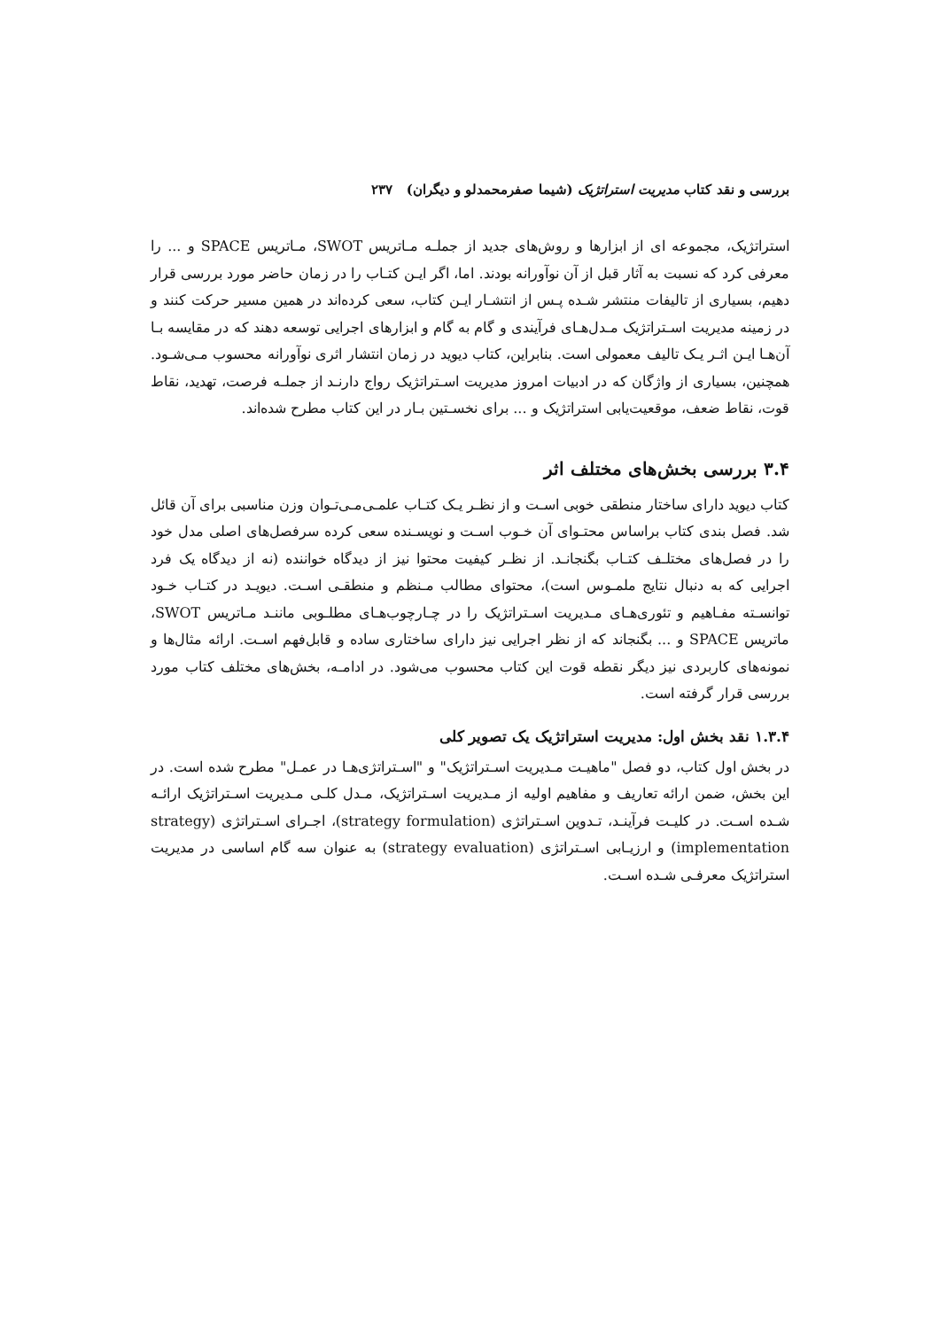بررسی و نقد کتاب مدیریت استراتژیک (شیما صفرمحمدلو و دیگران) ۲۳۷
استراتژیک، مجموعه ای از ابزارها و روش‌های جدید از جملـه مـاتریس SWOT، مـاتریس SPACE و ... را معرفی کرد که نسبت به آثار قبل از آن نوآورانه بودند. اما، اگر ایـن کتـاب را در زمان حاضر مورد بررسی قرار دهیم، بسیاری از تالیفات منتشر شـده پـس از انتشـار ایـن کتاب، سعی کرده‌اند در همین مسیر حرکت کنند و در زمینه مدیریت اسـتراتژیک مـدل‌هـای فرآیندی و گام به گام و ابزارهای اجرایی توسعه دهند که در مقایسه بـا آن‌هـا ایـن اثـر یـک تالیف معمولی است. بنابراین، کتاب دیوید در زمان انتشار اثری نوآورانه محسوب مـی‌شـود. همچنین، بسیاری از واژگان که در ادبیات امروز مدیریت اسـتراتژیک رواج دارنـد از جملـه فرصت، تهدید، نقاط قوت، نقاط ضعف، موقعیت‌یابی استراتژیک و ... برای نخسـتین بـار در این کتاب مطرح شده‌اند.
۳.۴ بررسی بخش‌های مختلف اثر
کتاب دیوید دارای ساختار منطقی خوبی اسـت و از نظـر یـک کتـاب علمـی‌مـی‌تـوان وزن مناسبی برای آن قائل شد. فصل بندی کتاب براساس محتـوای آن خـوب اسـت و نویسـنده سعی کرده سرفصل‌های اصلی مدل خود را در فصل‌های مختلـف کتـاب بگنجانـد. از نظـر کیفیت محتوا نیز از دیدگاه خواننده (نه از دیدگاه یک فرد اجرایی که به دنبال نتایج ملمـوس است)، محتوای مطالب مـنظم و منطقـی اسـت. دیویـد در کتـاب خـود توانسـته مفـاهیم و تئوری‌هـای مـدیریت اسـتراتژیک را در چـارچوب‌هـای مطلـوبی ماننـد مـاتریس SWOT، ماتریس SPACE و ... بگنجاند که از نظر اجرایی نیز دارای ساختاری ساده و قابل‌فهم اسـت. ارائه مثال‌ها و نمونه‌های کاربردی نیز دیگر نقطه قوت این کتاب محسوب می‌شود. در ادامـه، بخش‌های مختلف کتاب مورد بررسی قرار گرفته است.
۱.۳.۴ نقد بخش اول: مدیریت استراتژیک یک تصویر کلی
در بخش اول کتاب، دو فصل "ماهیـت مـدیریت اسـتراتژیک" و "اسـتراتژی‌هـا در عمـل" مطرح شده است. در این بخش، ضمن ارائه تعاریف و مفاهیم اولیه از مـدیریت اسـتراتژیک، مـدل کلـی مـدیریت اسـتراتژیک ارائـه شـده اسـت. در کلیـت فرآینـد، تـدوین اسـتراتژی (strategy formulation)، اجـرای اسـتراتژی (strategy implementation) و ارزیـابی اسـتراتژی (strategy evaluation) به عنوان سه گام اساسی در مدیریت استراتژیک معرفـی شـده اسـت.